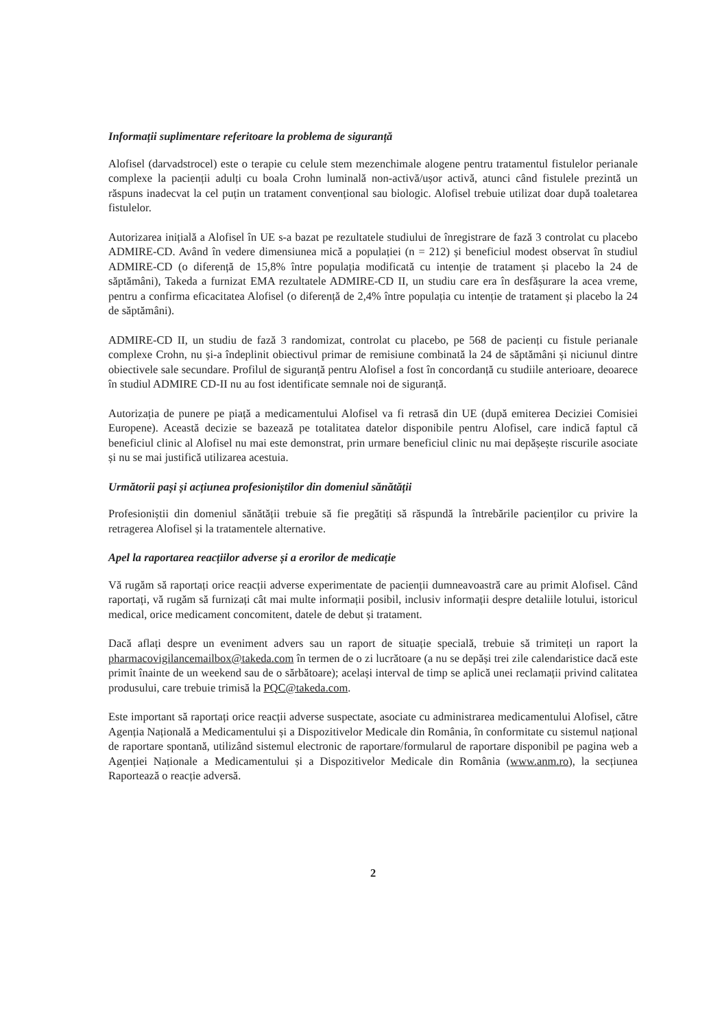Informații suplimentare referitoare la problema de siguranță
Alofisel (darvadstrocel) este o terapie cu celule stem mezenchimale alogene pentru tratamentul fistulelor perianale complexe la pacienții adulți cu boala Crohn luminală non-activă/ușor activă, atunci când fistulele prezintă un răspuns inadecvat la cel puțin un tratament convențional sau biologic. Alofisel trebuie utilizat doar după toaletarea fistulelor.
Autorizarea inițială a Alofisel în UE s-a bazat pe rezultatele studiului de înregistrare de fază 3 controlat cu placebo ADMIRE-CD. Având în vedere dimensiunea mică a populației (n = 212) și beneficiul modest observat în studiul ADMIRE-CD (o diferență de 15,8% între populația modificată cu intenție de tratament și placebo la 24 de săptămâni), Takeda a furnizat EMA rezultatele ADMIRE-CD II, un studiu care era în desfășurare la acea vreme, pentru a confirma eficacitatea Alofisel (o diferență de 2,4% între populația cu intenție de tratament și placebo la 24 de săptămâni).
ADMIRE-CD II, un studiu de fază 3 randomizat, controlat cu placebo, pe 568 de pacienți cu fistule perianale complexe Crohn, nu și-a îndeplinit obiectivul primar de remisiune combinată la 24 de săptămâni și niciunul dintre obiectivele sale secundare. Profilul de siguranță pentru Alofisel a fost în concordanță cu studiile anterioare, deoarece în studiul ADMIRE CD-II nu au fost identificate semnale noi de siguranță.
Autorizația de punere pe piață a medicamentului Alofisel va fi retrasă din UE (după emiterea Deciziei Comisiei Europene). Această decizie se bazează pe totalitatea datelor disponibile pentru Alofisel, care indică faptul că beneficiul clinic al Alofisel nu mai este demonstrat, prin urmare beneficiul clinic nu mai depășește riscurile asociate și nu se mai justifică utilizarea acestuia.
Următorii pași și acțiunea profesioniștilor din domeniul sănătății
Profesioniștii din domeniul sănătății trebuie să fie pregătiți să răspundă la întrebările pacienților cu privire la retragerea Alofisel și la tratamentele alternative.
Apel la raportarea reacțiilor adverse și a erorilor de medicație
Vă rugăm să raportați orice reacții adverse experimentate de pacienții dumneavoastră care au primit Alofisel. Când raportați, vă rugăm să furnizați cât mai multe informații posibil, inclusiv informații despre detaliile lotului, istoricul medical, orice medicament concomitent, datele de debut și tratament.
Dacă aflați despre un eveniment advers sau un raport de situație specială, trebuie să trimiteți un raport la pharmacovigilancemailbox@takeda.com în termen de o zi lucrătoare (a nu se depăși trei zile calendaristice dacă este primit înainte de un weekend sau de o sărbătoare); același interval de timp se aplică unei reclamații privind calitatea produsului, care trebuie trimisă la PQC@takeda.com.
Este important să raportați orice reacții adverse suspectate, asociate cu administrarea medicamentului Alofisel, către Agenția Națională a Medicamentului și a Dispozitivelor Medicale din România, în conformitate cu sistemul național de raportare spontană, utilizând sistemul electronic de raportare/formularul de raportare disponibil pe pagina web a Agenției Naționale a Medicamentului și a Dispozitivelor Medicale din România (www.anm.ro), la secțiunea Raportează o reacție adversă.
2